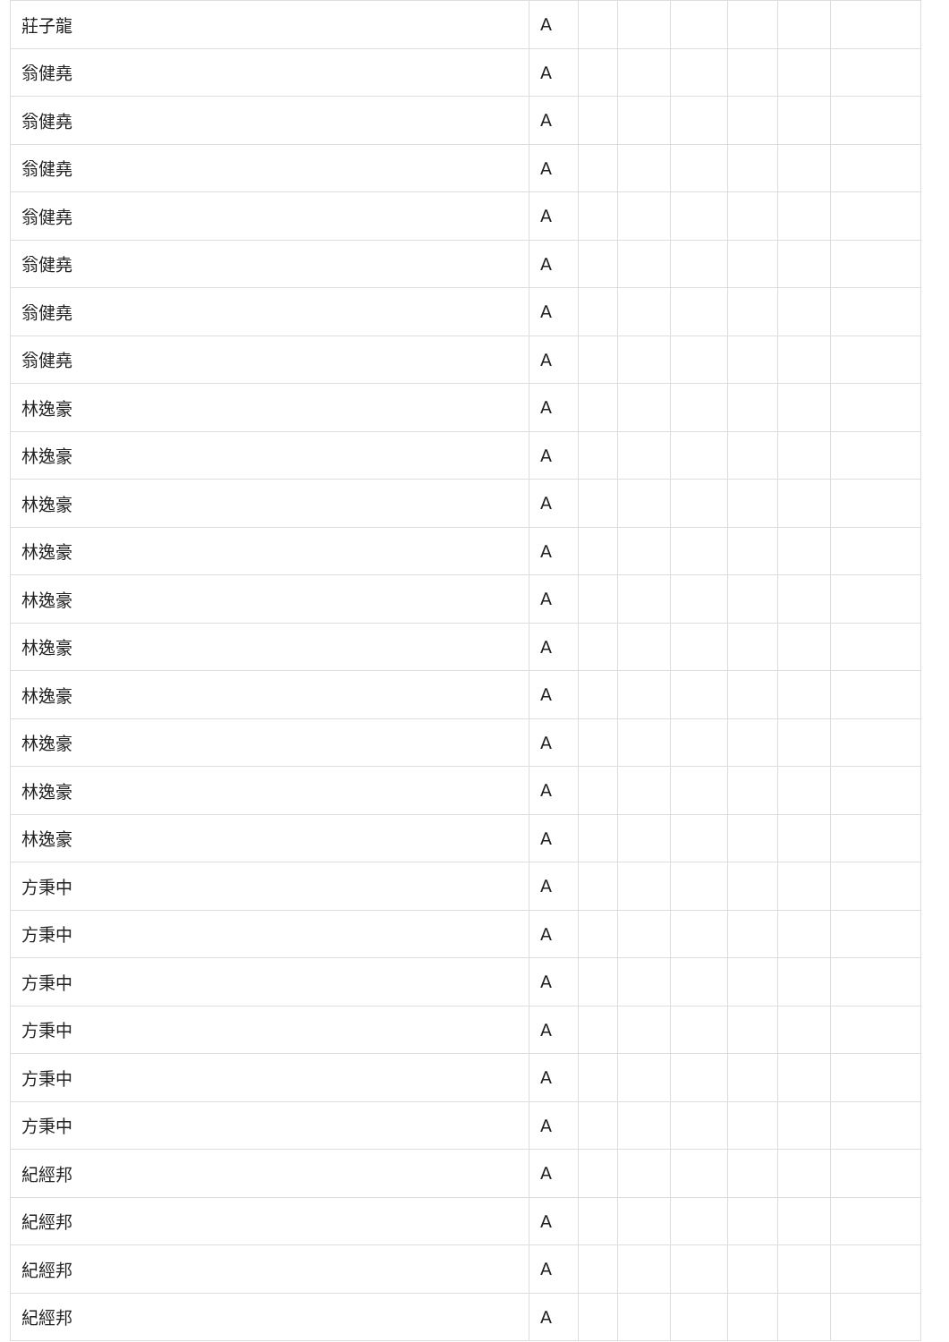| 莊子龍 | A | | | | | | |
| 翁健堯 | A | | | | | | |
| 翁健堯 | A | | | | | | |
| 翁健堯 | A | | | | | | |
| 翁健堯 | A | | | | | | |
| 翁健堯 | A | | | | | | |
| 翁健堯 | A | | | | | | |
| 翁健堯 | A | | | | | | |
| 林逸豪 | A | | | | | | |
| 林逸豪 | A | | | | | | |
| 林逸豪 | A | | | | | | |
| 林逸豪 | A | | | | | | |
| 林逸豪 | A | | | | | | |
| 林逸豪 | A | | | | | | |
| 林逸豪 | A | | | | | | |
| 林逸豪 | A | | | | | | |
| 林逸豪 | A | | | | | | |
| 林逸豪 | A | | | | | | |
| 方秉中 | A | | | | | | |
| 方秉中 | A | | | | | | |
| 方秉中 | A | | | | | | |
| 方秉中 | A | | | | | | |
| 方秉中 | A | | | | | | |
| 方秉中 | A | | | | | | |
| 紀經邦 | A | | | | | | |
| 紀經邦 | A | | | | | | |
| 紀經邦 | A | | | | | | |
| 紀經邦 | A | | | | | | |